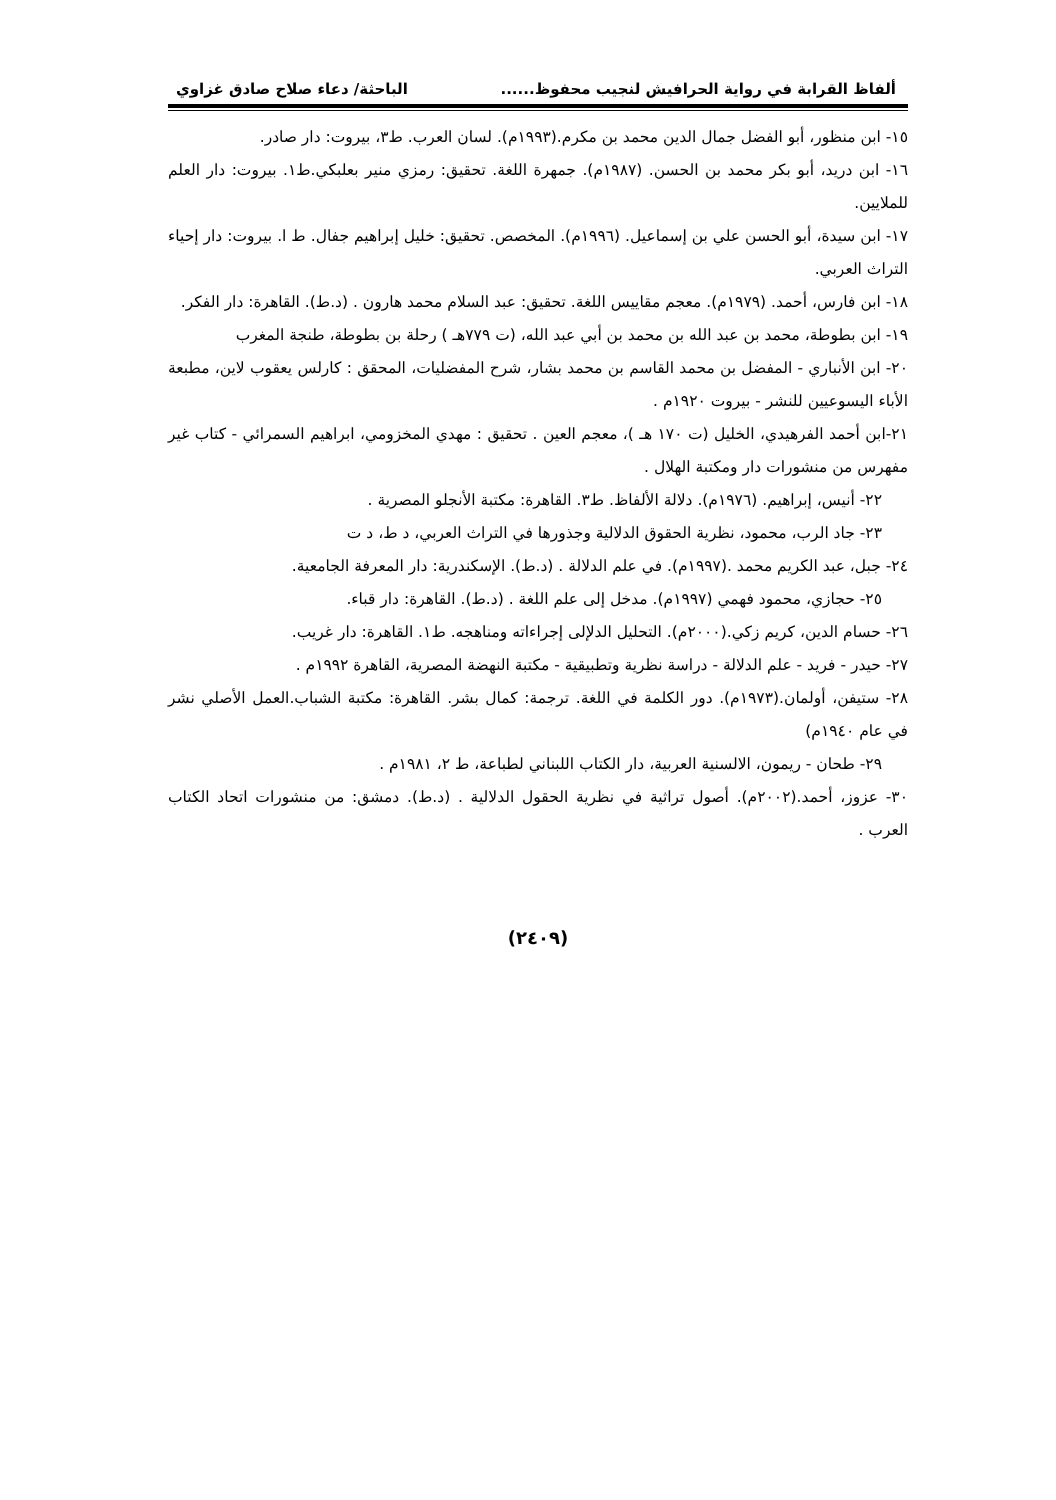ألفاظ القرابة في رواية الحرافيش لنجيب محفوظ...... الباحثة/ دعاء صلاح صادق غزاوي
١٥- ابن منظور، أبو الفضل جمال الدين محمد بن مكرم.(١٩٩٣م). لسان العرب. ط٣، بيروت: دار صادر.
١٦- ابن دريد، أبو بكر محمد بن الحسن. (١٩٨٧م). جمهرة اللغة. تحقيق: رمزي منير بعلبكي.ط١. بيروت: دار العلم للملايين.
١٧- ابن سيدة، أبو الحسن علي بن إسماعيل. (١٩٩٦م). المخصص. تحقيق: خليل إبراهيم جفال. ط ا. بيروت: دار إحياء التراث العربي.
١٨- ابن فارس، أحمد. (١٩٧٩م). معجم مقاييس اللغة. تحقيق: عبد السلام محمد هارون . (د.ط). القاهرة: دار الفكر.
١٩- ابن بطوطة، محمد بن عبد الله بن محمد بن أبي عبد الله، (ت ٧٧٩هـ ) رحلة بن بطوطة، طنجة المغرب
٢٠- ابن الأنباري - المفضل بن محمد القاسم بن محمد بشار، شرح المفضليات، المحقق : كارلس يعقوب لاين، مطبعة الأباء اليسوعيين للنشر - بيروت ١٩٢٠م .
٢١-ابن أحمد الفرهيدي، الخليل (ت ١٧٠ هـ )، معجم العين . تحقيق : مهدي المخزومي، ابراهيم السمرائي - كتاب غير مفهرس من منشورات دار ومكتبة الهلال .
٢٢- أنيس، إبراهيم. (١٩٧٦م). دلالة الألفاظ. ط٣. القاهرة: مكتبة الأنجلو المصرية .
٢٣- جاد الرب، محمود، نظرية الحقوق الدلالية وجذورها في التراث العربي، د ط، د ت
٢٤- جبل، عبد الكريم محمد .(١٩٩٧م). في علم الدلالة . (د.ط). الإسكندرية: دار المعرفة الجامعية.
٢٥- حجازي، محمود فهمي (١٩٩٧م). مدخل إلى علم اللغة . (د.ط). القاهرة: دار قباء.
٢٦- حسام الدين، كريم زكي.(٢٠٠٠م). التحليل الدلإلى إجراءاته ومناهجه. ط١. القاهرة: دار غريب.
٢٧- حيدر - فريد - علم الدلالة - دراسة نظرية وتطبيقية - مكتبة النهضة المصرية، القاهرة ١٩٩٢م .
٢٨- ستيفن، أولمان.(١٩٧٣م). دور الكلمة في اللغة. ترجمة: كمال بشر. القاهرة: مكتبة الشباب.العمل الأصلي نشر في عام ١٩٤٠م)
٢٩- طحان - ريمون، الالسنية العربية، دار الكتاب اللبناني لطباعة، ط ٢، ١٩٨١م .
٣٠- عزوز، أحمد.(٢٠٠٢م). أصول تراثية في نظرية الحقول الدلالية . (د.ط). دمشق: من منشورات اتحاد الكتاب العرب .
(٢٤٠٩)